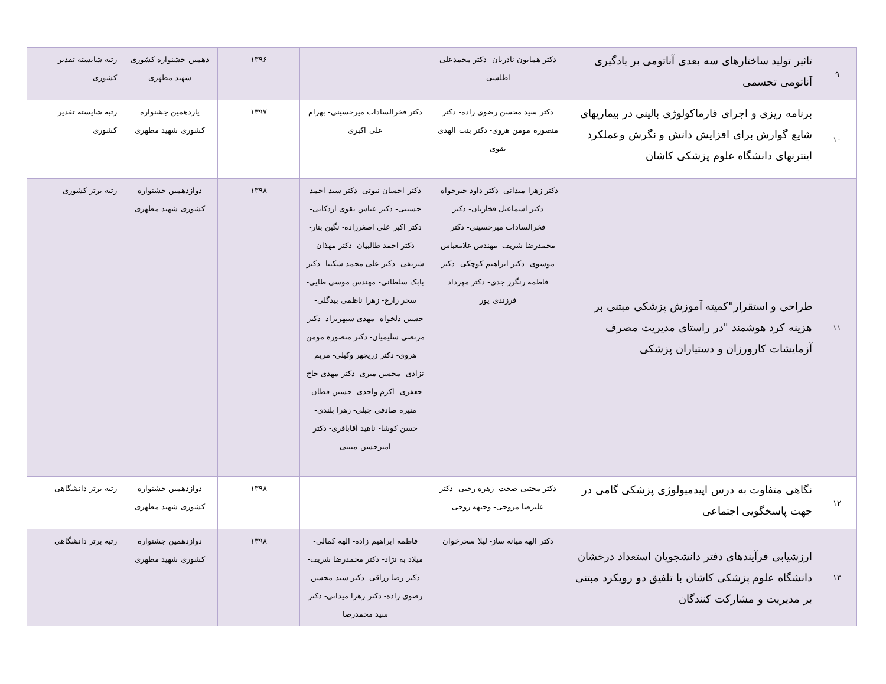| ۹ | تاثیر تولید ساختارهای سه بعدی آناتومی بر یادگیری آناتومی تجسمی | دکتر همایون نادریان- دکتر محمدعلی اطلسی | - | ۱۳۹۶ | دهمین جشنواره کشوری شهید مطهری | رتبه شایسته تقدیر کشوری |
| ۱۰ | برنامه ریزی و اجرای فارماکولوژی بالینی در بیماریهای شایع گوارش برای افزایش دانش و نگرش وعملکرد اینترنهای دانشگاه علوم پزشکی کاشان | دکتر سید محسن رضوی زاده- دکتر منصوره مومن هروی- دکتر بنت الهدی تقوی | دکتر فخرالسادات میرحسینی- بهرام علی اکبری | ۱۳۹۷ | یازدهمین جشنواره کشوری شهید مطهری | رتبه شایسته تقدیر کشوری |
| ۱۱ | طراحی و استقرار"کمیته آموزش پزشکی مبتنی بر هزینه کرد هوشمند "در راستای مدیریت مصرف آزمایشات کارورزان و دستیاران پزشکی | دکتر زهرا میدانی- دکتر داود خیرخواه- دکتر اسماعیل فخاریان- دکتر فخرالسادات میرحسینی- دکتر محمدرضا شریف- مهندس غلامعباس موسوی- دکتر ابراهیم کوچکی- دکتر فاطمه رنگرز جدی- دکتر مهرداد فرزندی پور | دکتر احسان نبوتی- دکتر سید احمد حسینی- دکتر عباس تقوی اردکانی- دکتر اکبر علی اصغرزاده- نگین بنار- دکتر احمد طالبیان- دکتر مهذان شریفی- دکتر علی محمد شکیبا- دکتر بابک سلطانی- مهندس موسی طایی- سحر زارع- زهرا ناظمی بیدگلی- حسین دلخواه- مهدی سپهرنژاد- دکتر مرتضی سلیمیان- دکتر منصوره مومن هروی- دکتر زریچهر وکیلی- مریم نزادی- محسن میری- دکتر مهدی حاج جعفری- اکرم واحدی- حسین قطان- منیره صادقی جبلی- زهرا بلندی- حسن کوشا- ناهید آقاباقری- دکتر امیرحسن متینی | ۱۳۹۸ | دوازدهمین جشنواره کشوری شهید مطهری | رتبه برتر کشوری |
| ۱۲ | نگاهی متفاوت به درس اپیدمیولوژی پزشکی گامی در جهت پاسخگویی اجتماعی | دکتر مجتبی صحت- زهره رجبی- دکتر علیرضا مروجی- وجیهه روحی | - | ۱۳۹۸ | دوازدهمین جشنواره کشوری شهید مطهری | رتبه برتر دانشگاهی |
| ۱۳ | ارزشیابی فرآیندهای دفتر دانشجویان استعداد درخشان دانشگاه علوم پزشکی کاشان با تلفیق دو رویکرد مبتنی بر مدیریت و مشارکت کنندگان | دکتر الهه میانه ساز- لیلا سحرخوان | فاطمه ابراهیم زاده- الهه کمالی- میلاد به نژاد- دکتر محمدرضا شریف- دکتر رضا رزاقی- دکتر سید محسن رضوی زاده- دکتر زهرا میدانی- دکتر سید محمدرضا | ۱۳۹۸ | دوازدهمین جشنواره کشوری شهید مطهری | رتبه برتر دانشگاهی |